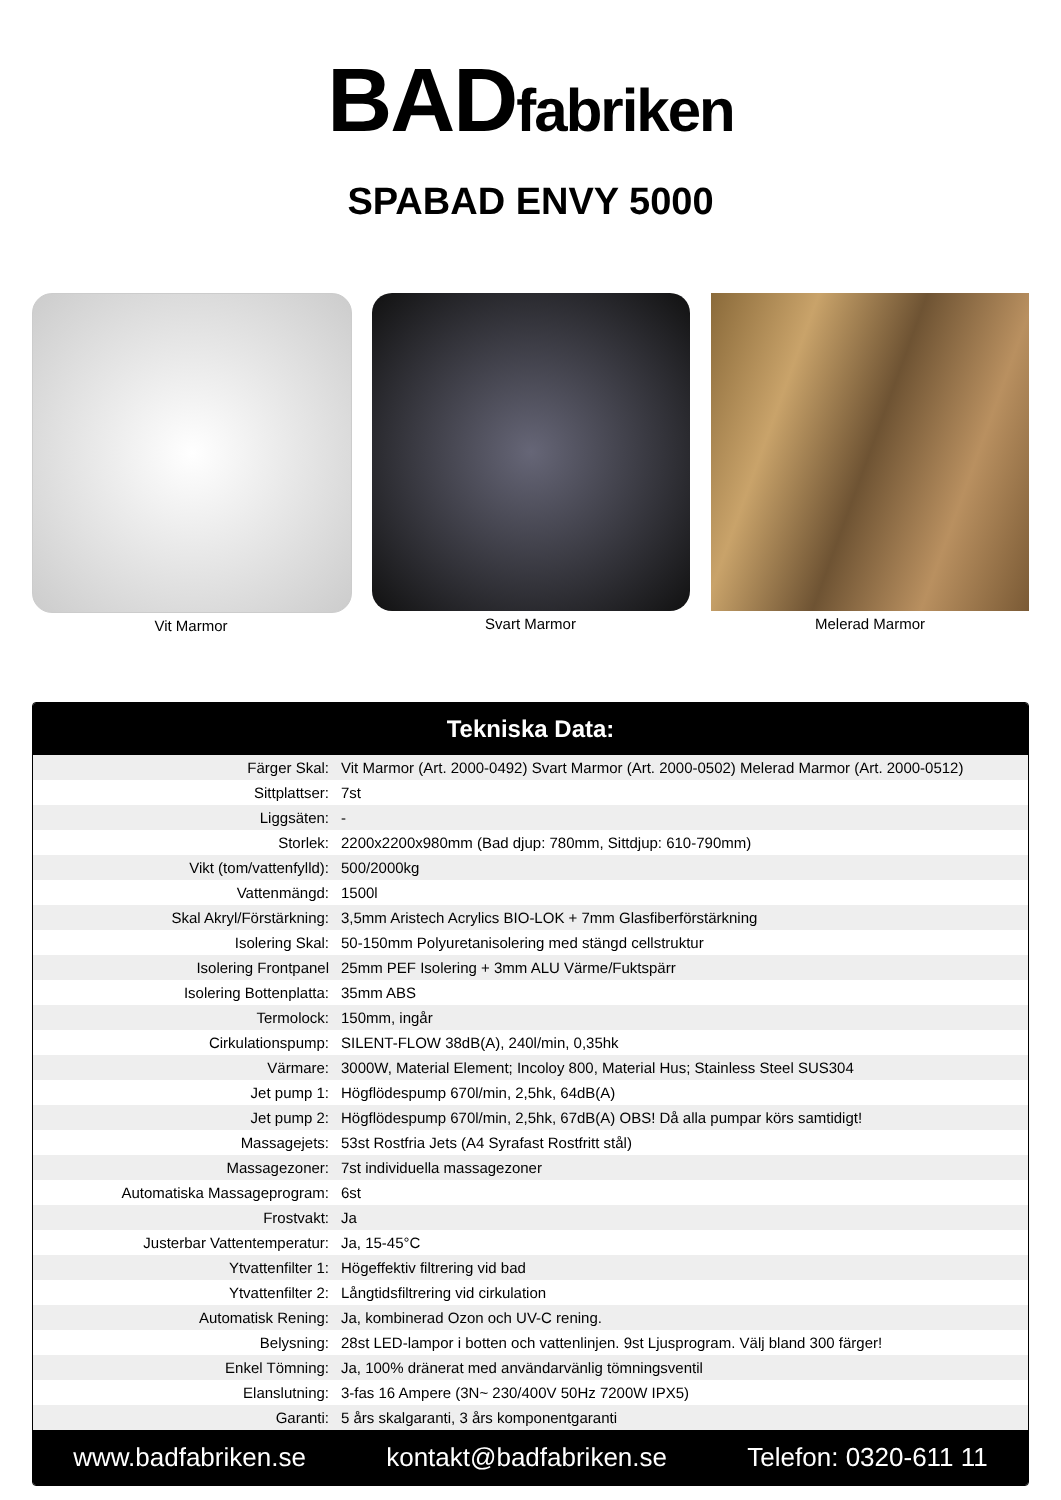BADfabriken
SPABAD ENVY 5000
Vit Marmor Svart Marmor Melerad Marmor
Tekniska Data:
| Färger Skal: | Vit Marmor (Art. 2000-0492) Svart Marmor (Art. 2000-0502) Melerad Marmor (Art. 2000-0512) |
| Sittplattser: | 7st |
| Liggsäten: | - |
| Storlek: | 2200x2200x980mm (Bad djup: 780mm, Sittdjup: 610-790mm) |
| Vikt (tom/vattenfylld): | 500/2000kg |
| Vattenmängd: | 1500l |
| Skal Akryl/Förstärkning: | 3,5mm Aristech Acrylics BIO-LOK + 7mm Glasfiberförstärkning |
| Isolering Skal: | 50-150mm Polyuretanisolering med stängd cellstruktur |
| Isolering Frontpanel | 25mm PEF Isolering + 3mm ALU Värme/Fuktspärr |
| Isolering Bottenplatta: | 35mm ABS |
| Termolock: | 150mm, ingår |
| Cirkulationspump: | SILENT-FLOW 38dB(A), 240l/min, 0,35hk |
| Värmare: | 3000W, Material Element; Incoloy 800, Material Hus; Stainless Steel SUS304 |
| Jet pump 1: | Högflödespump 670l/min, 2,5hk, 64dB(A) |
| Jet pump 2: | Högflödespump 670l/min, 2,5hk, 67dB(A) OBS! Då alla pumpar körs samtidigt! |
| Massagejets: | 53st Rostfria Jets (A4 Syrafast Rostfritt stål) |
| Massagezoner: | 7st individuella massagezoner |
| Automatiska Massageprogram: | 6st |
| Frostvakt: | Ja |
| Justerbar Vattentemperatur: | Ja, 15-45°C |
| Ytvattenfilter 1: | Högeffektiv filtrering vid bad |
| Ytvattenfilter 2: | Långtidsfiltrering vid cirkulation |
| Automatisk Rening: | Ja, kombinerad Ozon och UV-C rening. |
| Belysning: | 28st LED-lampor i botten och vattenlinjen. 9st Ljusprogram. Välj bland 300 färger! |
| Enkel Tömning: | Ja, 100% dränerat med användarvänlig tömningsventil |
| Elanslutning: | 3-fas 16 Ampere (3N~ 230/400V 50Hz 7200W IPX5) |
| Garanti: | 5 års skalgaranti, 3 års komponentgaranti |
www.badfabriken.se kontakt@badfabriken.se Telefon: 0320-611 11